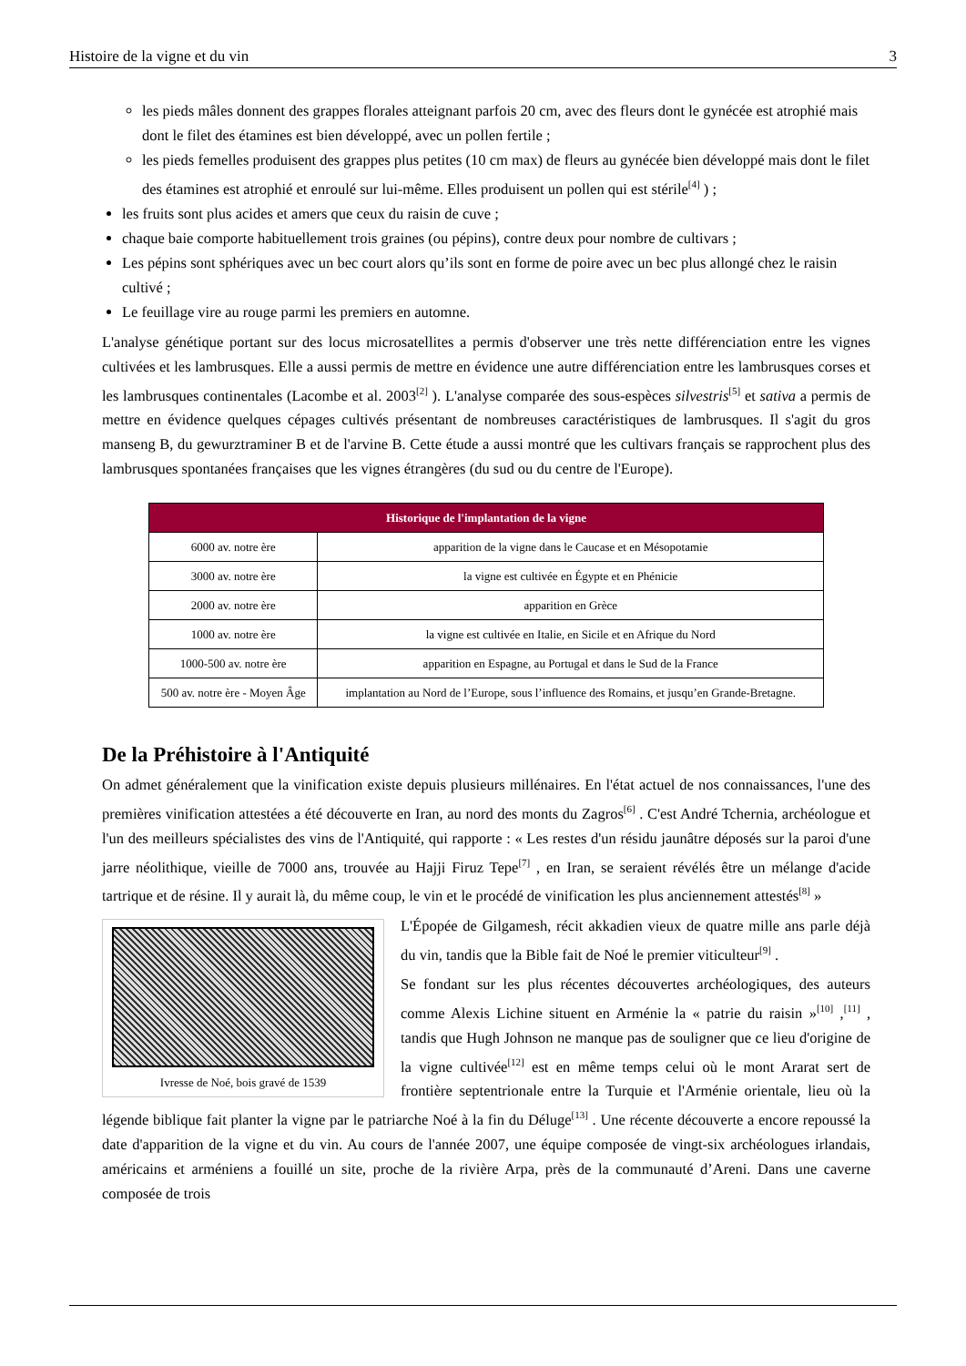Histoire de la vigne et du vin 3
les pieds mâles donnent des grappes florales atteignant parfois 20 cm, avec des fleurs dont le gynécée est atrophié mais dont le filet des étamines est bien développé, avec un pollen fertile ;
les pieds femelles produisent des grappes plus petites (10 cm max) de fleurs au gynécée bien développé mais dont le filet des étamines est atrophié et enroulé sur lui-même. Elles produisent un pollen qui est stérile<sup>[4]</sup> ) ;
les fruits sont plus acides et amers que ceux du raisin de cuve ;
chaque baie comporte habituellement trois graines (ou pépins), contre deux pour nombre de cultivars ;
Les pépins sont sphériques avec un bec court alors qu’ils sont en forme de poire avec un bec plus allongé chez le raisin cultivé ;
Le feuillage vire au rouge parmi les premiers en automne.
L'analyse génétique portant sur des locus microsatellites a permis d'observer une très nette différenciation entre les vignes cultivées et les lambrusques. Elle a aussi permis de mettre en évidence une autre différenciation entre les lambrusques corses et les lambrusques continentales (Lacombe et al. 2003<sup>[2]</sup> ). L'analyse comparée des sous-espèces silvestris<sup>[5]</sup> et sativa a permis de mettre en évidence quelques cépages cultivés présentant de nombreuses caractéristiques de lambrusques. Il s'agit du gros manseng B, du gewurztraminer B et de l'arvine B. Cette étude a aussi montré que les cultivars français se rapprochent plus des lambrusques spontanées françaises que les vignes étrangères (du sud ou du centre de l'Europe).
| Historique de l'implantation de la vigne | |
| --- | --- |
| 6000 av. notre ère | apparition de la vigne dans le Caucase et en Mésopotamie |
| 3000 av. notre ère | la vigne est cultivée en Égypte et en Phénicie |
| 2000 av. notre ère | apparition en Grèce |
| 1000 av. notre ère | la vigne est cultivée en Italie, en Sicile et en Afrique du Nord |
| 1000-500 av. notre ère | apparition en Espagne, au Portugal et dans le Sud de la France |
| 500 av. notre ère - Moyen Âge | implantation au Nord de l’Europe, sous l’influence des Romains, et jusqu’en Grande-Bretagne. |
De la Préhistoire à l'Antiquité
On admet généralement que la vinification existe depuis plusieurs millénaires. En l'état actuel de nos connaissances, l'une des premières vinification attestées a été découverte en Iran, au nord des monts du Zagros<sup>[6]</sup> . C'est André Tchernia, archéologue et l'un des meilleurs spécialistes des vins de l'Antiquité, qui rapporte : « Les restes d'un résidu jaunâtre déposés sur la paroi d'une jarre néolithique, vieille de 7000 ans, trouvée au Hajji Firuz Tepe<sup>[7]</sup> , en Iran, se seraient révélés être un mélange d'acide tartrique et de résine. Il y aurait là, du même coup, le vin et le procédé de vinification les plus anciennement attestés<sup>[8]</sup> »
Ivresse de Noé, bois gravé de 1539
L'Épopée de Gilgamesh, récit akkadien vieux de quatre mille ans parle déjà du vin, tandis que la Bible fait de Noé le premier viticulteur<sup>[9]</sup> .
Se fondant sur les plus récentes découvertes archéologiques, des auteurs comme Alexis Lichine situent en Arménie la « patrie du raisin »<sup>[10]</sup> ,<sup>[11]</sup> , tandis que Hugh Johnson ne manque pas de souligner que ce lieu d'origine de la vigne cultivée<sup>[12]</sup> est en même temps celui où le mont Ararat sert de frontière septentrionale entre la Turquie et l'Arménie orientale, lieu où la légende biblique fait planter la vigne par le patriarche Noé à la fin du Déluge<sup>[13]</sup> . Une récente découverte a encore repoussé la date d'apparition de la vigne et du vin. Au cours de l'année 2007, une équipe composée de vingt-six archéologues irlandais, américains et arméniens a fouillé un site, proche de la rivière Arpa, près de la communauté d’Areni. Dans une caverne composée de trois